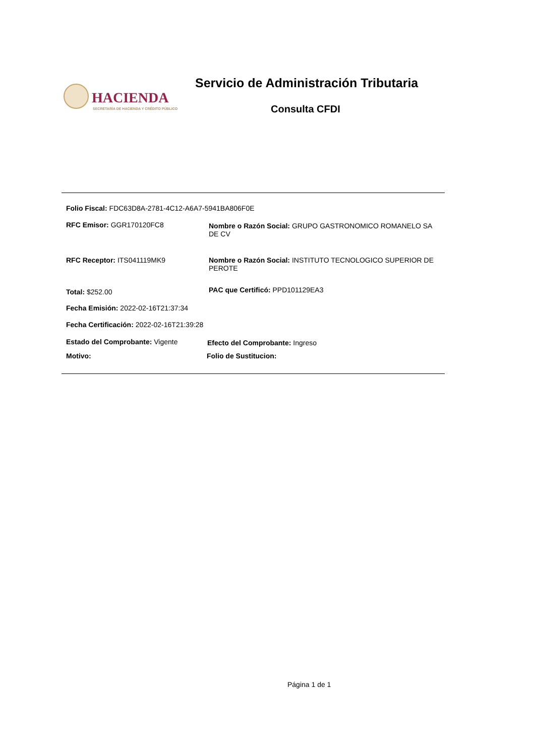HACIENDA
SECRETARÍA DE HACIENDA Y CRÉDITO PÚBLICO
Servicio de Administración Tributaria
Consulta CFDI
Folio Fiscal: FDC63D8A-2781-4C12-A6A7-5941BA806F0E
RFC Emisor: GGR170120FC8
Nombre o Razón Social: GRUPO GASTRONOMICO ROMANELO SA DE CV
RFC Receptor: ITS041119MK9
Nombre o Razón Social: INSTITUTO TECNOLOGICO SUPERIOR DE PEROTE
Total: $252.00 PAC que Certificó: PPD101129EA3
Fecha Emisión: 2022-02-16T21:37:34
Fecha Certificación: 2022-02-16T21:39:28
Estado del Comprobante: Vigente
Efecto del Comprobante: Ingreso
Motivo: Folio de Sustitucion:
Página 1 de 1